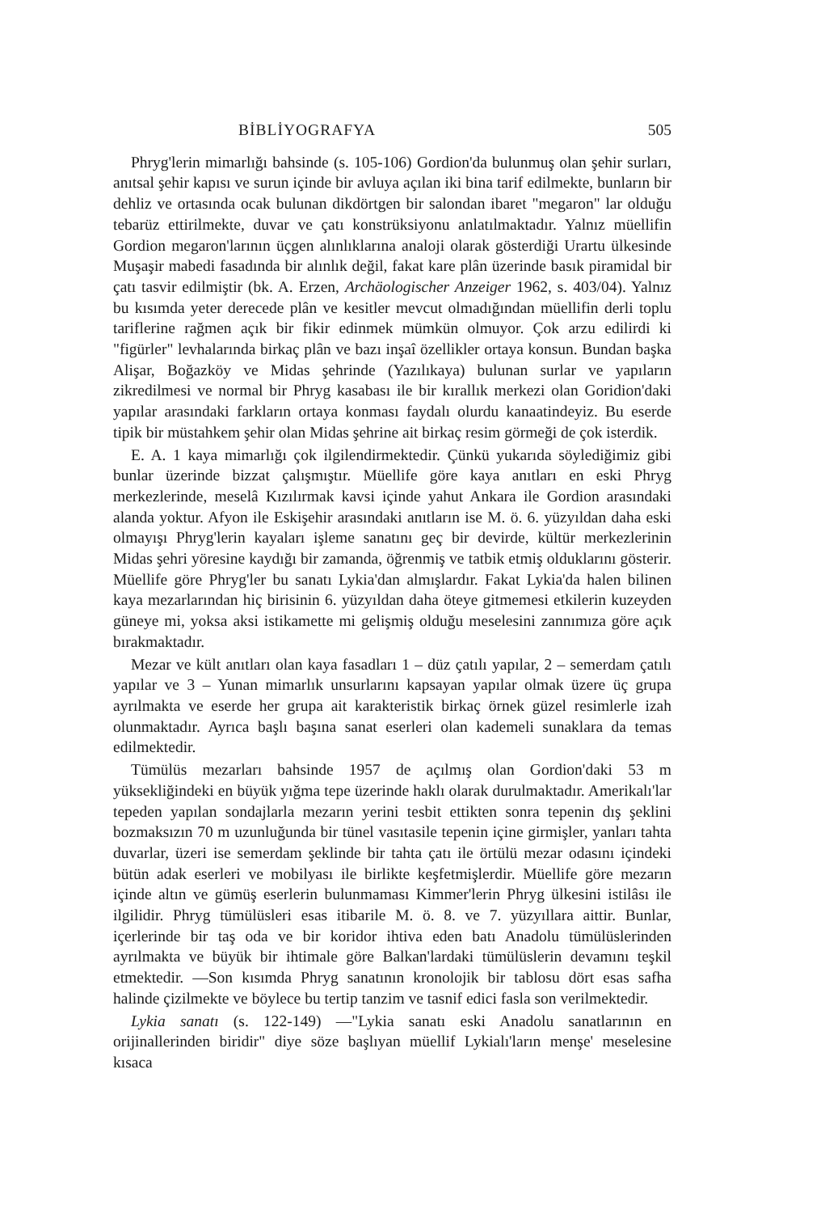BİBLİYOGRAFYA 505
Phryg'lerin mimarlığı bahsinde (s. 105-106) Gordion'da bulunmuş olan şehir surları, anıtsal şehir kapısı ve surun içinde bir avluya açılan iki bina tarif edilmekte, bunların bir dehliz ve ortasında ocak bulunan dikdörtgen bir salondan ibaret "megaron" lar olduğu tebarüz ettirilmekte, duvar ve çatı konstrüksiyonu anlatılmaktadır. Yalnız müellifin Gordion megaron'larının üçgen alınlıklarına analoji olarak gösterdiği Urartu ülkesinde Muşaşir mabedi fasadında bir alınlık değil, fakat kare plân üzerinde basık piramidal bir çatı tasvir edilmiştir (bk. A. Erzen, Archäologischer Anzeiger 1962, s. 403/04). Yalnız bu kısımda yeter derecede plân ve kesitler mevcut olmadığından müellifin derli toplu tariflerine rağmen açık bir fikir edinmek mümkün olmuyor. Çok arzu edilirdi ki "figürler" levhalarında birkaç plân ve bazı inşaî özellikler ortaya konsun. Bundan başka Alişar, Boğazköy ve Midas şehrinde (Yazılıkaya) bulunan surlar ve yapıların zikredilmesi ve normal bir Phryg kasabası ile bir kırallık merkezi olan Goridion'daki yapılar arasındaki farkların ortaya konması faydalı olurdu kanaatindeyiz. Bu eserde tipik bir müstahkem şehir olan Midas şehrine ait birkaç resim görmeği de çok isterdik.
E. A. 1 kaya mimarlığı çok ilgilendirmektedir. Çünkü yukarıda söylediğimiz gibi bunlar üzerinde bizzat çalışmıştır. Müellife göre kaya anıtları en eski Phryg merkezlerinde, meselâ Kızılırmak kavsi içinde yahut Ankara ile Gordion arasındaki alanda yoktur. Afyon ile Eskişehir arasındaki anıtların ise M. ö. 6. yüzyıldan daha eski olmayışı Phryg'lerin kayaları işleme sanatını geç bir devirde, kültür merkezlerinin Midas şehri yöresine kaydığı bir zamanda, öğrenmiş ve tatbik etmiş olduklarını gösterir. Müellife göre Phryg'ler bu sanatı Lykia'dan almışlardır. Fakat Lykia'da halen bilinen kaya mezarlarından hiç birisinin 6. yüzyıldan daha öteye gitmemesi etkilerin kuzeyden güneye mi, yoksa aksi istikamette mi gelişmiş olduğu meselesini zannımıza göre açık bırakmaktadır.
Mezar ve kült anıtları olan kaya fasadları 1 – düz çatılı yapılar, 2 – semerdam çatılı yapılar ve 3 – Yunan mimarlık unsurlarını kapsayan yapılar olmak üzere üç grupa ayrılmakta ve eserde her grupa ait karakteristik birkaç örnek güzel resimlerle izah olunmaktadır. Ayrıca başlı başına sanat eserleri olan kademeli sunaklara da temas edilmektedir.
Tümülüs mezarları bahsinde 1957 de açılmış olan Gordion'daki 53 m yüksekliğindeki en büyük yığma tepe üzerinde haklı olarak durulmaktadır. Amerikalı'lar tepeden yapılan sondajlarla mezarın yerini tesbit ettikten sonra tepenin dış şeklini bozmaksızın 70 m uzunluğunda bir tünel vasıtasile tepenin içine girmişler, yanları tahta duvarlar, üzeri ise semerdam şeklinde bir tahta çatı ile örtülü mezar odasını içindeki bütün adak eserleri ve mobilyası ile birlikte keşfetmişlerdir. Müellife göre mezarın içinde altın ve gümüş eserlerin bulunmaması Kimmer'lerin Phryg ülkesini istilâsı ile ilgilidir. Phryg tümülüsleri esas itibarile M. ö. 8. ve 7. yüzyıllara aittir. Bunlar, içerlerinde bir taş oda ve bir koridor ihtiva eden batı Anadolu tümülüslerinden ayrılmakta ve büyük bir ihtimale göre Balkan'lardaki tümülüslerin devamını teşkil etmektedir. —Son kısımda Phryg sanatının kronolojik bir tablosu dört esas safha halinde çizilmekte ve böylece bu tertip tanzim ve tasnif edici fasla son verilmektedir.
Lykia sanatı (s. 122-149) —"Lykia sanatı eski Anadolu sanatlarının en orijinallerinden biridir" diye söze başlıyan müellif Lykialı'ların menşe' meselesine kısaca